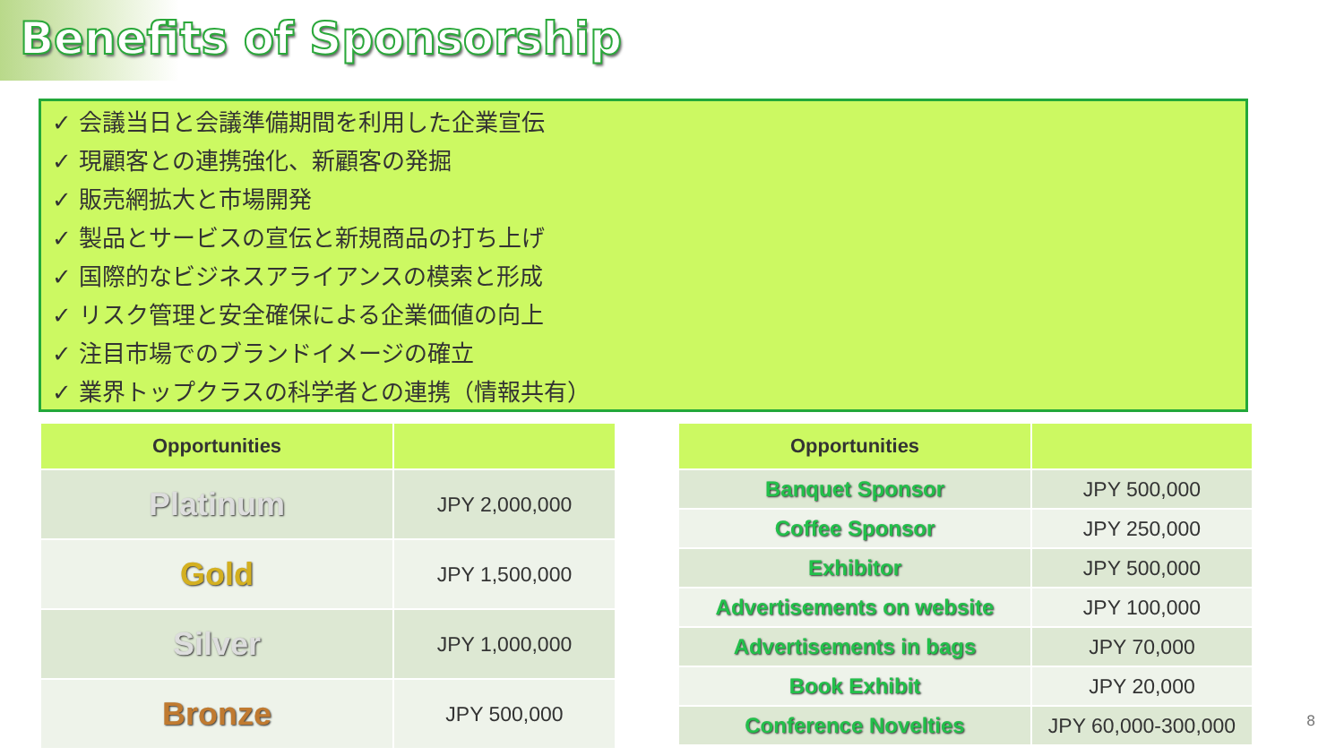Benefits of Sponsorship
✓ 会議当日と会議準備期間を利用した企業宣伝
✓ 現顧客との連携強化、新顧客の発掘
✓ 販売網拡大と市場開発
✓ 製品とサービスの宣伝と新規商品の打ち上げ
✓ 国際的なビジネスアライアンスの模索と形成
✓ リスク管理と安全確保による企業価値の向上
✓ 注目市場でのブランドイメージの確立
✓ 業界トップクラスの科学者との連携（情報共有）
| Opportunities | |
| --- | --- |
| Platinum | JPY 2,000,000 |
| Gold | JPY 1,500,000 |
| Silver | JPY 1,000,000 |
| Bronze | JPY 500,000 |
| Opportunities | |
| --- | --- |
| Banquet Sponsor | JPY 500,000 |
| Coffee Sponsor | JPY 250,000 |
| Exhibitor | JPY 500,000 |
| Advertisements on website | JPY 100,000 |
| Advertisements in bags | JPY 70,000 |
| Book Exhibit | JPY 20,000 |
| Conference Novelties | JPY 60,000-300,000 |
8